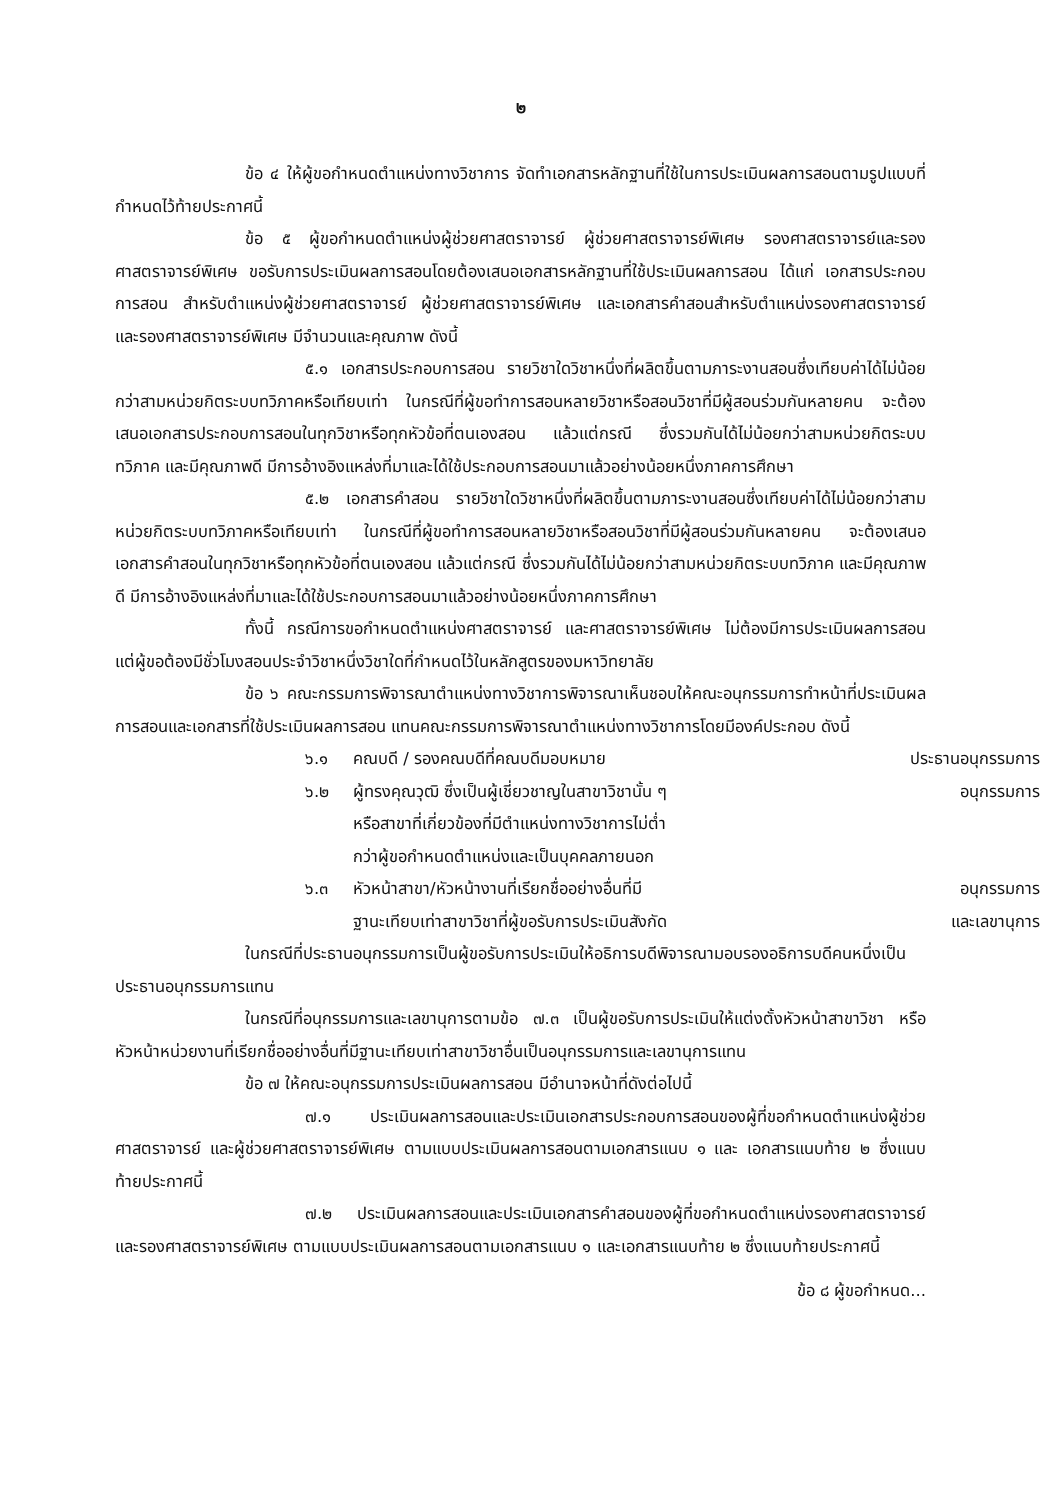๒
ข้อ ๔ ให้ผู้ขอกำหนดตำแหน่งทางวิชาการ จัดทำเอกสารหลักฐานที่ใช้ในการประเมินผลการสอนตามรูปแบบที่กำหนดไว้ท้ายประกาศนี้
ข้อ ๕ ผู้ขอกำหนดตำแหน่งผู้ช่วยศาสตราจารย์ ผู้ช่วยศาสตราจารย์พิเศษ รองศาสตราจารย์และรองศาสตราจารย์พิเศษ ขอรับการประเมินผลการสอนโดยต้องเสนอเอกสารหลักฐานที่ใช้ประเมินผลการสอน ได้แก่ เอกสารประกอบการสอน สำหรับตำแหน่งผู้ช่วยศาสตราจารย์ ผู้ช่วยศาสตราจารย์พิเศษ และเอกสารคำสอนสำหรับตำแหน่งรองศาสตราจารย์ และรองศาสตราจารย์พิเศษ มีจำนวนและคุณภาพ ดังนี้
๕.๑ เอกสารประกอบการสอน รายวิชาใดวิชาหนึ่งที่ผลิตขึ้นตามภาระงานสอนซึ่งเทียบค่าได้ไม่น้อยกว่าสามหน่วยกิตระบบทวิภาคหรือเทียบเท่า ในกรณีที่ผู้ขอทำการสอนหลายวิชาหรือสอนวิชาที่มีผู้สอนร่วมกันหลายคน จะต้องเสนอเอกสารประกอบการสอนในทุกวิชาหรือทุกหัวข้อที่ตนเองสอน แล้วแต่กรณี ซึ่งรวมกันได้ไม่น้อยกว่าสามหน่วยกิตระบบทวิภาค และมีคุณภาพดี มีการอ้างอิงแหล่งที่มาและได้ใช้ประกอบการสอนมาแล้วอย่างน้อยหนึ่งภาคการศึกษา
๕.๒ เอกสารคำสอน รายวิชาใดวิชาหนึ่งที่ผลิตขึ้นตามภาระงานสอนซึ่งเทียบค่าได้ไม่น้อยกว่าสามหน่วยกิตระบบทวิภาคหรือเทียบเท่า ในกรณีที่ผู้ขอทำการสอนหลายวิชาหรือสอนวิชาที่มีผู้สอนร่วมกันหลายคน จะต้องเสนอเอกสารคำสอนในทุกวิชาหรือทุกหัวข้อที่ตนเองสอน แล้วแต่กรณี ซึ่งรวมกันได้ไม่น้อยกว่าสามหน่วยกิตระบบทวิภาค และมีคุณภาพดี มีการอ้างอิงแหล่งที่มาและได้ใช้ประกอบการสอนมาแล้วอย่างน้อยหนึ่งภาคการศึกษา
ทั้งนี้ กรณีการขอกำหนดตำแหน่งศาสตราจารย์ และศาสตราจารย์พิเศษ ไม่ต้องมีการประเมินผลการสอน แต่ผู้ขอต้องมีชั่วโมงสอนประจำวิชาหนึ่งวิชาใดที่กำหนดไว้ในหลักสูตรของมหาวิทยาลัย
ข้อ ๖ คณะกรรมการพิจารณาตำแหน่งทางวิชาการพิจารณาเห็นชอบให้คณะอนุกรรมการทำหน้าที่ประเมินผลการสอนและเอกสารที่ใช้ประเมินผลการสอน แทนคณะกรรมการพิจารณาตำแหน่งทางวิชาการโดยมีองค์ประกอบ ดังนี้
| ๖.๑ | คณบดี / รองคณบดีที่คณบดีมอบหมาย | ประธานอนุกรรมการ |
| ๖.๒ | ผู้ทรงคุณวุฒิ ซึ่งเป็นผู้เชี่ยวชาญในสาขาวิชานั้น ๆ หรือสาขาที่เกี่ยวข้องที่มีตำแหน่งทางวิชาการไม่ต่ำ กว่าผู้ขอกำหนดตำแหน่งและเป็นบุคคลภายนอก | อนุกรรมการ |
| ๖.๓ | หัวหน้าสาขา/หัวหน้างานที่เรียกชื่ออย่างอื่นที่มี ฐานะเทียบเท่าสาขาวิชาที่ผู้ขอรับการประเมินสังกัด | อนุกรรมการ และเลขานุการ |
ในกรณีที่ประธานอนุกรรมการเป็นผู้ขอรับการประเมินให้อธิการบดีพิจารณามอบรองอธิการบดีคนหนึ่งเป็นประธานอนุกรรมการแทน
ในกรณีที่อนุกรรมการและเลขานุการตามข้อ ๗.๓ เป็นผู้ขอรับการประเมินให้แต่งตั้งหัวหน้าสาขาวิชา หรือหัวหน้าหน่วยงานที่เรียกชื่ออย่างอื่นที่มีฐานะเทียบเท่าสาขาวิชาอื่นเป็นอนุกรรมการและเลขานุการแทน
ข้อ ๗ ให้คณะอนุกรรมการประเมินผลการสอน มีอำนาจหน้าที่ดังต่อไปนี้
๗.๑ ประเมินผลการสอนและประเมินเอกสารประกอบการสอนของผู้ที่ขอกำหนดตำแหน่งผู้ช่วยศาสตราจารย์ และผู้ช่วยศาสตราจารย์พิเศษ ตามแบบประเมินผลการสอนตามเอกสารแนบ ๑ และ เอกสารแนบท้าย ๒ ซึ่งแนบท้ายประกาศนี้
๗.๒ ประเมินผลการสอนและประเมินเอกสารคำสอนของผู้ที่ขอกำหนดตำแหน่งรองศาสตราจารย์ และรองศาสตราจารย์พิเศษ ตามแบบประเมินผลการสอนตามเอกสารแนบ ๑ และเอกสารแนบท้าย ๒ ซึ่งแนบท้ายประกาศนี้
ข้อ ๘ ผู้ขอกำหนด...